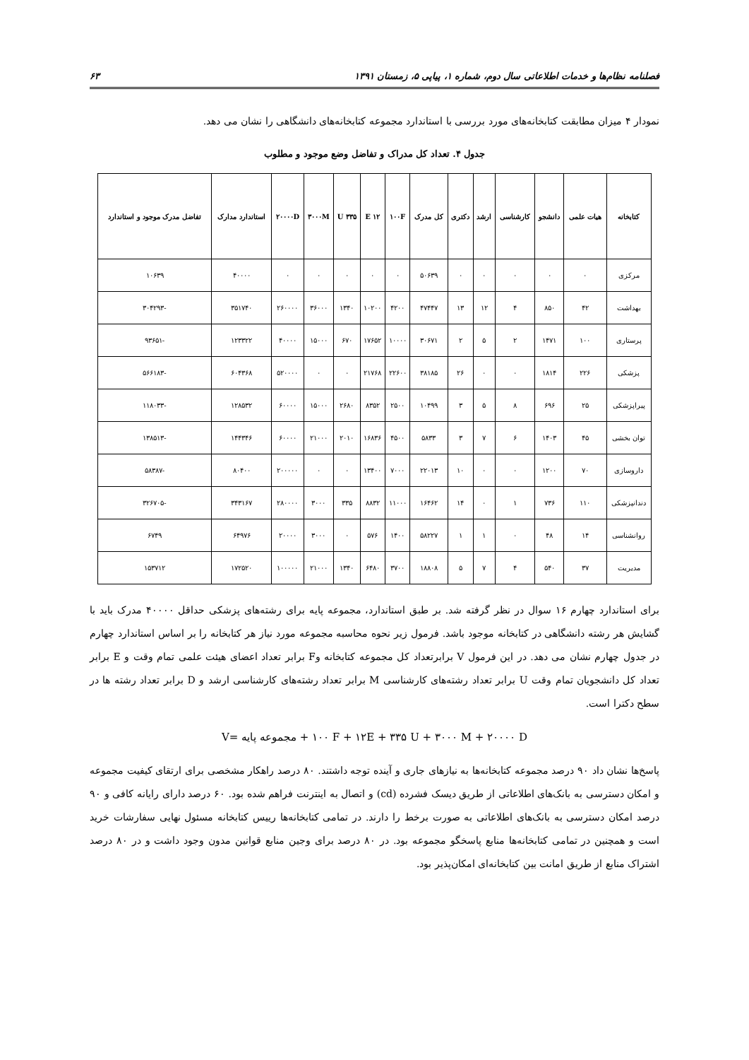فصلنامه نظام‌ها و خدمات اطلاعاتی سال دوم، شماره ۱، پیاپی ۵، زمستان ۱۳۹۱ ۶۳
نمودار ۴ میزان مطابقت کتابخانه‌های مورد بررسی با استاندارد مجموعه کتابخانه‌های دانشگاهی را نشان می دهد.
جدول ۴. تعداد کل مدراک و تفاضل وضع موجود و مطلوب
| کتابخانه | هیات علمی | دانشجو | کارشناسی | ارشد | دکتری | کل مدرک | ۱۰۰F | ۱۲ E | ۳۳۵ U | ۳۰۰۰M | ۲۰۰۰۰D | استاندارد مدارک | تفاضل مدرک موجود و استاندارد |
| --- | --- | --- | --- | --- | --- | --- | --- | --- | --- | --- | --- | --- | --- |
| مرکزی | ۰ | ۰ | ۰ | ۰ | ۰ | ۵۰۶۳۹ | ۰ | ۰ | ۰ | ۰ | ۰ | ۴۰۰۰۰ | ۱۰۶۳۹ |
| بهداشت | ۴۲ | ۸۵۰ | ۴ | ۱۲ | ۱۳ | ۴۷۴۴۷ | ۴۲۰۰ | ۱۰۲۰۰ | ۱۳۴۰ | ۳۶۰۰۰ | ۲۶۰۰۰۰ | ۳۵۱۷۴۰ | -۳۰۴۲۹۳ |
| پرستاری | ۱۰۰ | ۱۴۷۱ | ۲ | ۵ | ۲ | ۳۰۶۷۱ | ۱۰۰۰۰ | ۱۷۶۵۲ | ۶۷۰ | ۱۵۰۰۰ | ۴۰۰۰۰ | ۱۲۳۳۲۲ | -۹۳۶۵۱ |
| پزشکی | ۲۲۶ | ۱۸۱۴ | ۰ | ۰ | ۲۶ | ۳۸۱۸۵ | ۲۲۶۰۰ | ۲۱۷۶۸ | ۰ | ۰ | ۵۲۰۰۰۰ | ۶۰۴۳۶۸ | -۵۶۶۱۸۳ |
| پیراپزشکی | ۲۵ | ۶۹۶ | ۸ | ۵ | ۳ | ۱۰۴۹۹ | ۲۵۰۰ | ۸۳۵۲ | ۲۶۸۰ | ۱۵۰۰۰ | ۶۰۰۰۰ | ۱۲۸۵۳۲ | -۱۱۸۰۳۳ |
| توان بخشی | ۴۵ | ۱۴۰۳ | ۶ | ۷ | ۳ | ۵۸۳۳ | ۴۵۰۰ | ۱۶۸۳۶ | ۲۰۱۰ | ۲۱۰۰۰ | ۶۰۰۰۰ | ۱۴۴۳۴۶ | -۱۳۸۵۱۳ |
| داروسازی | ۷۰ | ۱۲۰۰ | ۰ | ۰ | ۱۰ | ۲۲۰۱۳ | ۷۰۰۰ | ۱۳۴۰۰ | ۰ | ۰ | ۲۰۰۰۰۰ | ۸۰۴۰۰ | -۵۸۳۸۷ |
| دندانپزشکی | ۱۱۰ | ۷۳۶ | ۱ | ۰ | ۱۴ | ۱۶۴۶۲ | ۱۱۰۰۰ | ۸۸۳۲ | ۳۳۵ | ۳۰۰۰ | ۲۸۰۰۰۰ | ۳۴۳۱۶۷ | -۳۲۶۷۰۵ |
| روانشناسی | ۱۴ | ۴۸ | ۰ | ۱ | ۱ | ۵۸۲۲۷ | ۱۴۰۰ | ۵۷۶ | ۰ | ۳۰۰۰ | ۲۰۰۰۰ | ۶۴۹۷۶ | ۶۷۴۹ |
| مدیریت | ۳۷ | ۵۴۰ | ۴ | ۷ | ۵ | ۱۸۸۰۸ | ۳۷۰۰ | ۶۴۸۰ | ۱۳۴۰ | ۲۱۰۰۰ | ۱۰۰۰۰۰ | ۱۷۲۵۲۰ | ۱۵۳۷۱۲ |
برای استاندارد چهارم ۱۶ سوال در نظر گرفته شد. بر طبق استاندارد، مجموعه پایه برای رشته‌های پزشکی حداقل ۴۰۰۰۰ مدرک باید با گشایش هر رشته دانشگاهی در کتابخانه موجود باشد. فرمول زیر نحوه محاسبه مجموعه مورد نیاز هر کتابخانه را بر اساس استاندارد چهارم در جدول چهارم نشان می دهد. در این فرمول V برابرتعداد کل مجموعه کتابخانه وF برابر تعداد اعضای هیئت علمی تمام وقت و E برابر تعداد کل دانشجویان تمام وقت U برابر تعداد رشته‌های کارشناسی M برابر تعداد رشته‌های کارشناسی ارشد و D برابر تعداد رشته ها در سطح دکترا است.
V= مجموعه پایه + ۱۰۰ F + ۱۲E + ۳۳۵ U + ۳۰۰۰ M + ۲۰۰۰۰ D
پاسخ‌ها نشان داد ۹۰ درصد مجموعه کتابخانه‌ها به نیازهای جاری و آینده توجه داشتند. ۸۰ درصد راهکار مشخصی برای ارتقای کیفیت مجموعه و امکان دسترسی به بانک‌های اطلاعاتی از طریق دیسک فشرده (cd) و اتصال به اینترنت فراهم شده بود. ۶۰ درصد دارای رایانه کافی و ۹۰ درصد امکان دسترسی به بانک‌های اطلاعاتی به صورت برخط را دارند. در تمامی کتابخانه‌ها رییس کتابخانه مسئول نهایی سفارشات خرید است و همچنین در تمامی کتابخانه‌ها منابع پاسخگو مجموعه بود. در ۸۰ درصد برای وجین منابع قوانین مدون وجود داشت و در ۸۰ درصد اشتراک منابع از طریق امانت بین کتابخانه‌ای امکان‌پذیر بود.